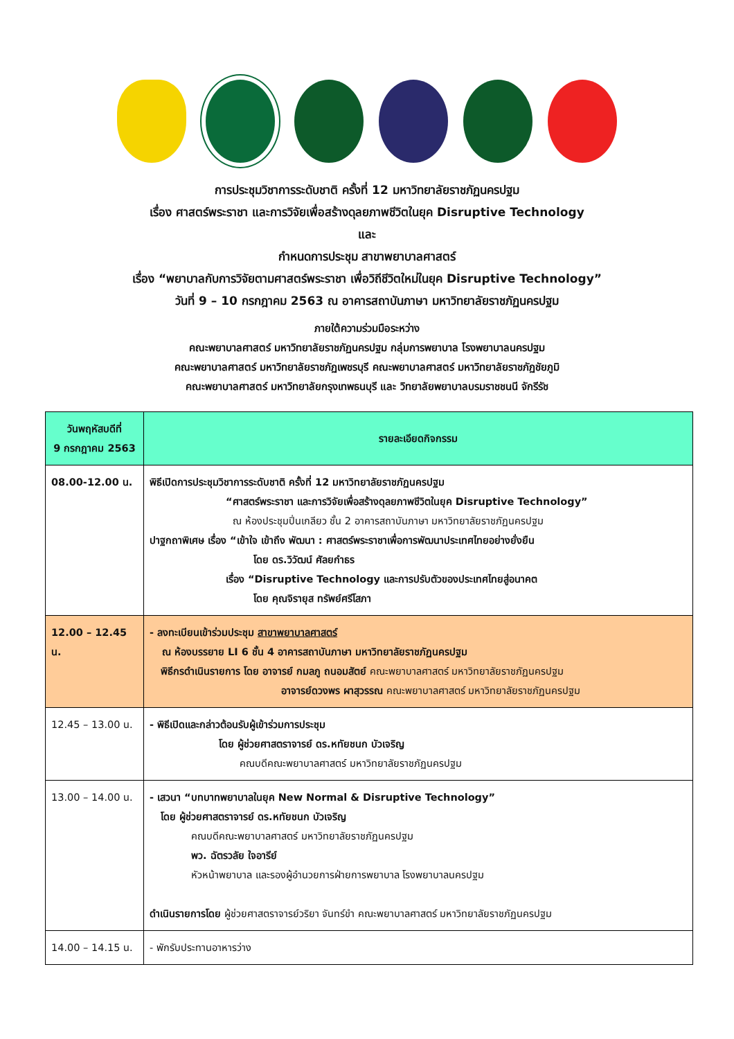การประชุมวิชาการระดับชาติ ครั้งที่ 12 มหาวิทยาลัยราชภัฏนครปฐม
เรื่อง ศาสตร์พระราชา และการวิจัยเพื่อสร้างดุลยภาพชีวิตในยุค Disruptive Technology
และ
กำหนดการประชุม สาขาพยาบาลศาสตร์
เรื่อง “พยาบาลกับการวิจัยตามศาสตร์พระราชา เพื่อวิถีชีวิตใหม่ในยุค Disruptive Technology”
วันที่ 9 – 10 กรกฎาคม 2563 ณ อาคารสถาบันภาษา มหาวิทยาลัยราชภัฏนครปฐม
ภายใต้ความร่วมมือระหว่าง
คณะพยาบาลศาสตร์ มหาวิทยาลัยราชภัฏนครปฐม กลุ่มการพยาบาล โรงพยาบาลนครปฐม
คณะพยาบาลศาสตร์ มหาวิทยาลัยราชภัฏเพชรบุรี คณะพยาบาลศาสตร์ มหาวิทยาลัยราชภัฏชัยภูมิ
คณะพยาบาลศาสตร์ มหาวิทยาลัยกรุงเทพธนบุรี และ วิทยาลัยพยาบาลบรมราชชนนี จักรีรัช
| วันพฤหัสบดีที่ 9 กรกฎาคม 2563 | รายละเอียดกิจกรรม |
| --- | --- |
| 08.00-12.00 น. | พิธีเปิดการประชุมวิชาการระดับชาติ ครั้งที่ 12 มหาวิทยาลัยราชภัฏนครปฐม “ศาสตร์พระราชา และการวิจัยเพื่อสร้างดุลยภาพชีวิตในยุค Disruptive Technology” ณ ห้องประชุมปิ่นเกลียว ชั้น 2 อาคารสถาบันภาษา มหาวิทยาลัยราชภัฏนครปฐม ปาฐกถาพิเศษ เรื่อง “เข้าใจ เข้าถึง พัฒนา : ศาสตร์พระราชาเพื่อการพัฒนาประเทศไทยอย่างยั่งยืน โดย ดร.วิวัฒน์ ศัลยกำธร เรื่อง “Disruptive Technology และการปรับตัวของประเทศไทยสู่อนาคต โดย คุณจิรายุส ทรัพย์ศรีโสภา |
| 12.00 – 12.45 น. | - ลงทะเบียนเข้าร่วมประชุม สาขาพยาบาลศาสตร์ ณ ห้องบรรยาย LI 6 ชั้น 4 อาคารสถาบันภาษา มหาวิทยาลัยราชภัฏนครปฐม พิธีกรดำเนินรายการ โดย อาจารย์ กมลภู ถนอมสัตย์ คณะพยาบาลศาสตร์ มหาวิทยาลัยราชภัฏนครปฐม อาจารย์ดวงพร ผาสุวรรณ คณะพยาบาลศาสตร์ มหาวิทยาลัยราชภัฏนครปฐม |
| 12.45 – 13.00 น. | - พิธีเปิดและกล่าวต้อนรับผู้เข้าร่วมการประชุม โดย ผู้ช่วยศาสตราจารย์ ดร.หทัยชนก บัวเจริญ คณบดีคณะพยาบาลศาสตร์ มหาวิทยาลัยราชภัฏนครปฐม |
| 13.00 – 14.00 น. | - เสวนา “บทบาทพยาบาลในยุค New Normal & Disruptive Technology” โดย ผู้ช่วยศาสตราจารย์ ดร.หทัยชนก บัวเจริญ คณบดีคณะพยาบาลศาสตร์ มหาวิทยาลัยราชภัฏนครปฐม พว. ฉัตรวลัย ใจอารีย์ หัวหน้าพยาบาล และรองผู้อำนวยการฝ่ายการพยาบาล โรงพยาบาลนครปฐม ดำเนินรายการโดย ผู้ช่วยศาสตราจารย์วริยา จันทร์ขำ คณะพยาบาลศาสตร์ มหาวิทยาลัยราชภัฏนครปฐม |
| 14.00 – 14.15 น. | - พักรับประทานอาหารว่าง |